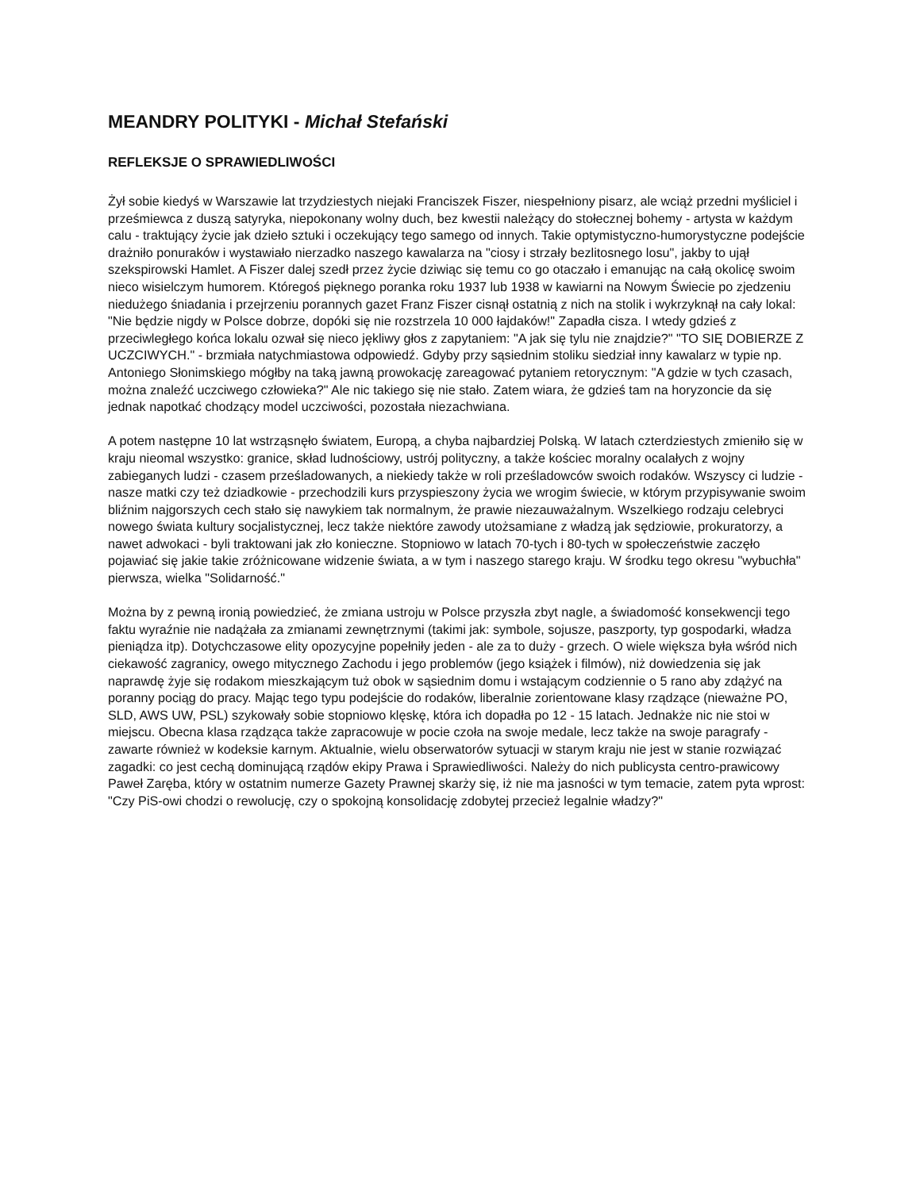MEANDRY POLITYKI - Michał Stefański
REFLEKSJE O SPRAWIEDLIWOŚCI
Żył sobie kiedyś w Warszawie lat trzydziestych niejaki Franciszek Fiszer, niespełniony pisarz, ale wciąż przedni myśliciel i prześmiewca z duszą satyryka, niepokonany wolny duch, bez kwestii należący do stołecznej bohemy - artysta w każdym calu - traktujący życie jak dzieło sztuki i oczekujący tego samego od innych. Takie optymistyczno-humorystyczne podejście drażniło ponuraków i wystawiało nierzadko naszego kawalarza na "ciosy i strzały bezlitosnego losu", jakby to ujął szekspirowski Hamlet. A Fiszer dalej szedł przez życie dziwiąc się temu co go otaczało i emanując na całą okolicę swoim nieco wisielczym humorem. Któregoś pięknego poranka roku 1937 lub 1938 w kawiarni na Nowym Świecie po zjedzeniu niedużego śniadania i przejrzeniu porannych gazet Franz Fiszer cisnął ostatnią z nich na stolik i wykrzyknął na cały lokal: "Nie będzie nigdy w Polsce dobrze, dopóki się nie rozstrzela 10 000 łajdaków!" Zapadła cisza. I wtedy gdzieś z przeciwległego końca lokalu ozwał się nieco jękliwy głos z zapytaniem: "A jak się tylu nie znajdzie?" "TO SIĘ DOBIERZE Z UCZCIWYCH." - brzmiała natychmiastowa odpowiedź. Gdyby przy sąsiednim stoliku siedział inny kawalarz w typie np. Antoniego Słonimskiego mógłby na taką jawną prowokację zareagować pytaniem retorycznym: "A gdzie w tych czasach, można znaleźć uczciwego człowieka?" Ale nic takiego się nie stało. Zatem wiara, że gdzieś tam na horyzoncie da się jednak napotkać chodzący model uczciwości, pozostała niezachwiana.
A potem następne 10 lat wstrząsnęło światem, Europą, a chyba najbardziej Polską. W latach czterdziestych zmieniło się w kraju nieomal wszystko: granice, skład ludnościowy, ustrój polityczny, a także kościec moralny ocalałych z wojny zabieganych ludzi - czasem prześladowanych, a niekiedy także w roli prześladowców swoich rodaków. Wszyscy ci ludzie - nasze matki czy też dziadkowie - przechodzili kurs przyspieszony życia we wrogim świecie, w którym przypisywanie swoim bliźnim najgorszych cech stało się nawykiem tak normalnym, że prawie niezauważalnym. Wszelkiego rodzaju celebryci nowego świata kultury socjalistycznej, lecz także niektóre zawody utożsamiane z władzą jak sędziowie, prokuratorzy, a nawet adwokaci - byli traktowani jak zło konieczne. Stopniowo w latach 70-tych i 80-tych w społeczeństwie zaczęło pojawiać się jakie takie zróżnicowane widzenie świata, a w tym i naszego starego kraju. W środku tego okresu "wybuchła" pierwsza, wielka "Solidarność."
Można by z pewną ironią powiedzieć, że zmiana ustroju w Polsce przyszła zbyt nagle, a świadomość konsekwencji tego faktu wyraźnie nie nadążała za zmianami zewnętrznymi (takimi jak: symbole, sojusze, paszporty, typ gospodarki, władza pieniądza itp). Dotychczasowe elity opozycyjne popełniły jeden - ale za to duży - grzech. O wiele większa była wśród nich ciekawość zagranicy, owego mitycznego Zachodu i jego problemów (jego książek i filmów), niż dowiedzenia się jak naprawdę żyje się rodakom mieszkającym tuż obok w sąsiednim domu i wstającym codziennie o 5 rano aby zdążyć na poranny pociąg do pracy. Mając tego typu podejście do rodaków, liberalnie zorientowane klasy rządzące (nieważne PO, SLD, AWS UW, PSL) szykowały sobie stopniowo klęskę, która ich dopadła po 12 - 15 latach. Jednakże nic nie stoi w miejscu. Obecna klasa rządząca także zapracowuje w pocie czoła na swoje medale, lecz także na swoje paragrafy - zawarte również w kodeksie karnym. Aktualnie, wielu obserwatorów sytuacji w starym kraju nie jest w stanie rozwiązać zagadki: co jest cechą dominującą rządów ekipy Prawa i Sprawiedliwości. Należy do nich publicysta centro-prawicowy Paweł Zaręba, który w ostatnim numerze Gazety Prawnej skarży się, iż nie ma jasności w tym temacie, zatem pyta wprost: "Czy PiS-owi chodzi o rewolucję, czy o spokojną konsolidację zdobytej przecież legalnie władzy?"